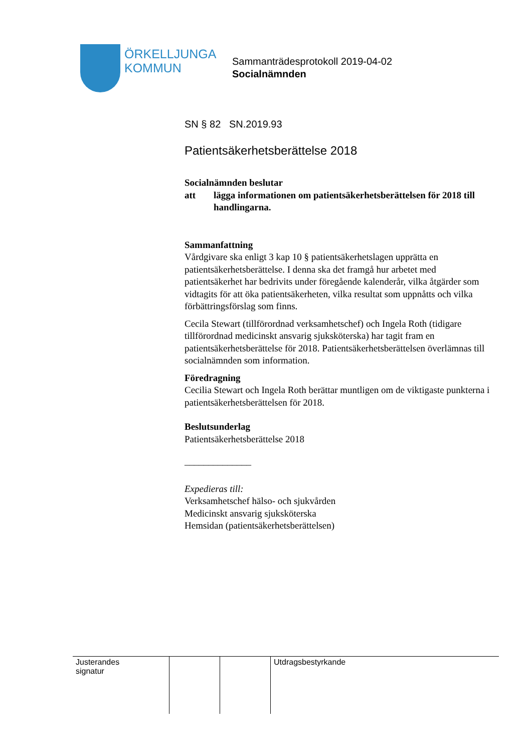ÖRKELLJUNGA
KOMMUN
Sammanträdesprotokoll 2019-04-02
Socialnämnden
SN § 82 SN.2019.93
Patientsäkerhetsberättelse 2018
Socialnämnden beslutar
att lägga informationen om patientsäkerhetsberättelsen för 2018 till handlingarna.
Sammanfattning
Vårdgivare ska enligt 3 kap 10 § patientsäkerhetslagen upprätta en patientsäkerhetsberättelse. I denna ska det framgå hur arbetet med patientsäkerhet har bedrivits under föregående kalenderår, vilka åtgärder som vidtagits för att öka patientsäkerheten, vilka resultat som uppnåtts och vilka förbättringsförslag som finns.
Cecila Stewart (tillförordnad verksamhetschef) och Ingela Roth (tidigare tillförordnad medicinskt ansvarig sjuksköterska) har tagit fram en patientsäkerhetsberättelse för 2018. Patientsäkerhetsberättelsen överlämnas till socialnämnden som information.
Föredragning
Cecilia Stewart och Ingela Roth berättar muntligen om de viktigaste punkterna i patientsäkerhetsberättelsen för 2018.
Beslutsunderlag
Patientsäkerhetsberättelse 2018
______________
Expedieras till:
Verksamhetschef hälso- och sjukvården
Medicinskt ansvarig sjuksköterska
Hemsidan (patientsäkerhetsberättelsen)
| Justerandes signatur | | | Utdragsbestyrkande |